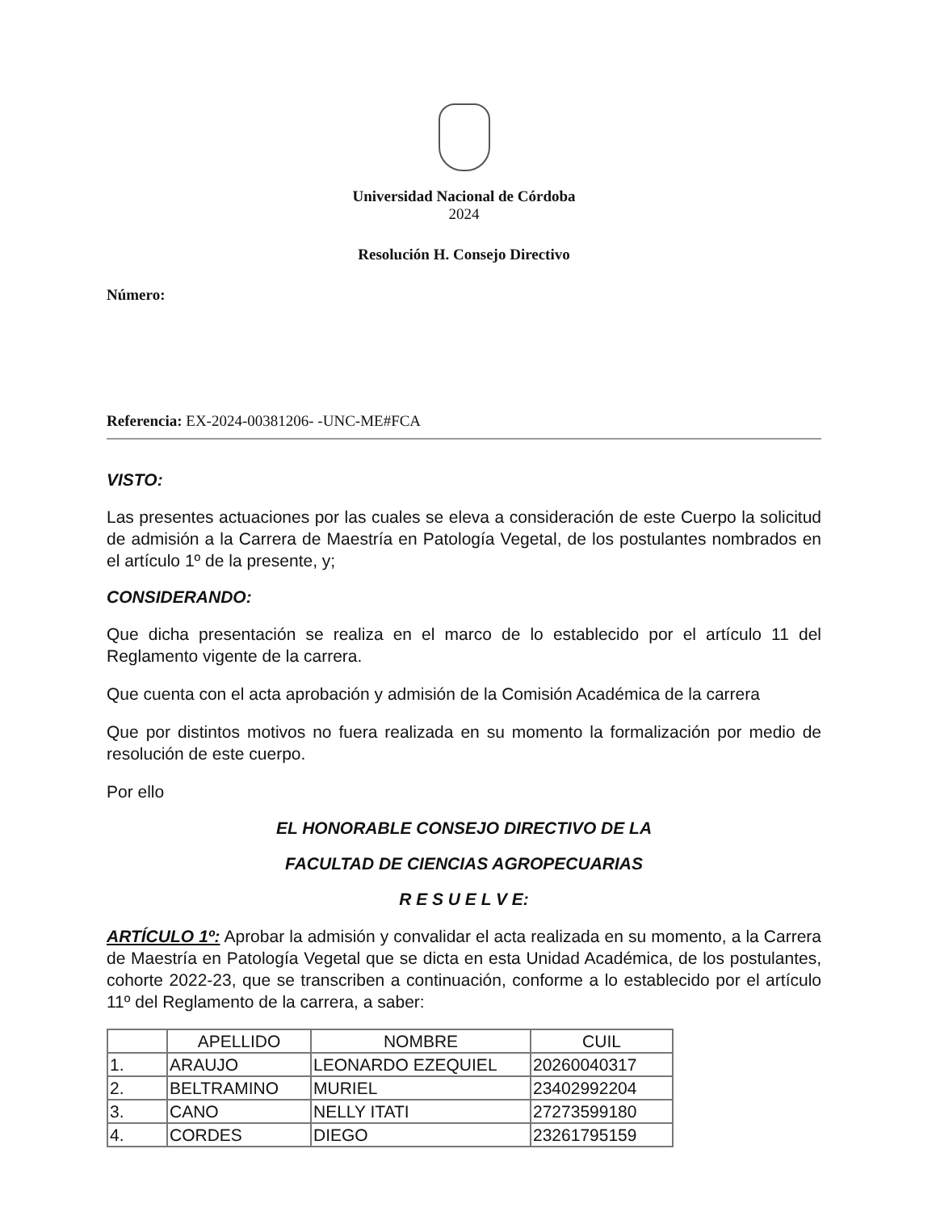Universidad Nacional de Córdoba
2024
Resolución H. Consejo Directivo
Número:
Referencia: EX-2024-00381206- -UNC-ME#FCA
VISTO:
Las presentes actuaciones por las cuales se eleva a consideración de este Cuerpo la solicitud de admisión a la Carrera de Maestría en Patología Vegetal, de los postulantes nombrados en el artículo 1º de la presente, y;
CONSIDERANDO:
Que dicha presentación se realiza en el marco de lo establecido por el artículo 11 del Reglamento vigente de la carrera.
Que cuenta con el acta aprobación y admisión de la Comisión Académica de la carrera
Que por distintos motivos no fuera realizada en su momento la formalización por medio de resolución de este cuerpo.
Por ello
EL HONORABLE CONSEJO DIRECTIVO DE LA
FACULTAD DE CIENCIAS AGROPECUARIAS
R E S U E L V E:
ARTÍCULO 1º: Aprobar la admisión y convalidar el acta realizada en su momento, a la Carrera de Maestría en Patología Vegetal que se dicta en esta Unidad Académica, de los postulantes, cohorte 2022-23, que se transcriben a continuación, conforme a lo establecido por el artículo 11º del Reglamento de la carrera, a saber:
| | APELLIDO | NOMBRE | CUIL |
| --- | --- | --- | --- |
| 1. | ARAUJO | LEONARDO EZEQUIEL | 20260040317 |
| 2. | BELTRAMINO | MURIEL | 23402992204 |
| 3. | CANO | NELLY ITATI | 27273599180 |
| 4. | CORDES | DIEGO | 23261795159 |